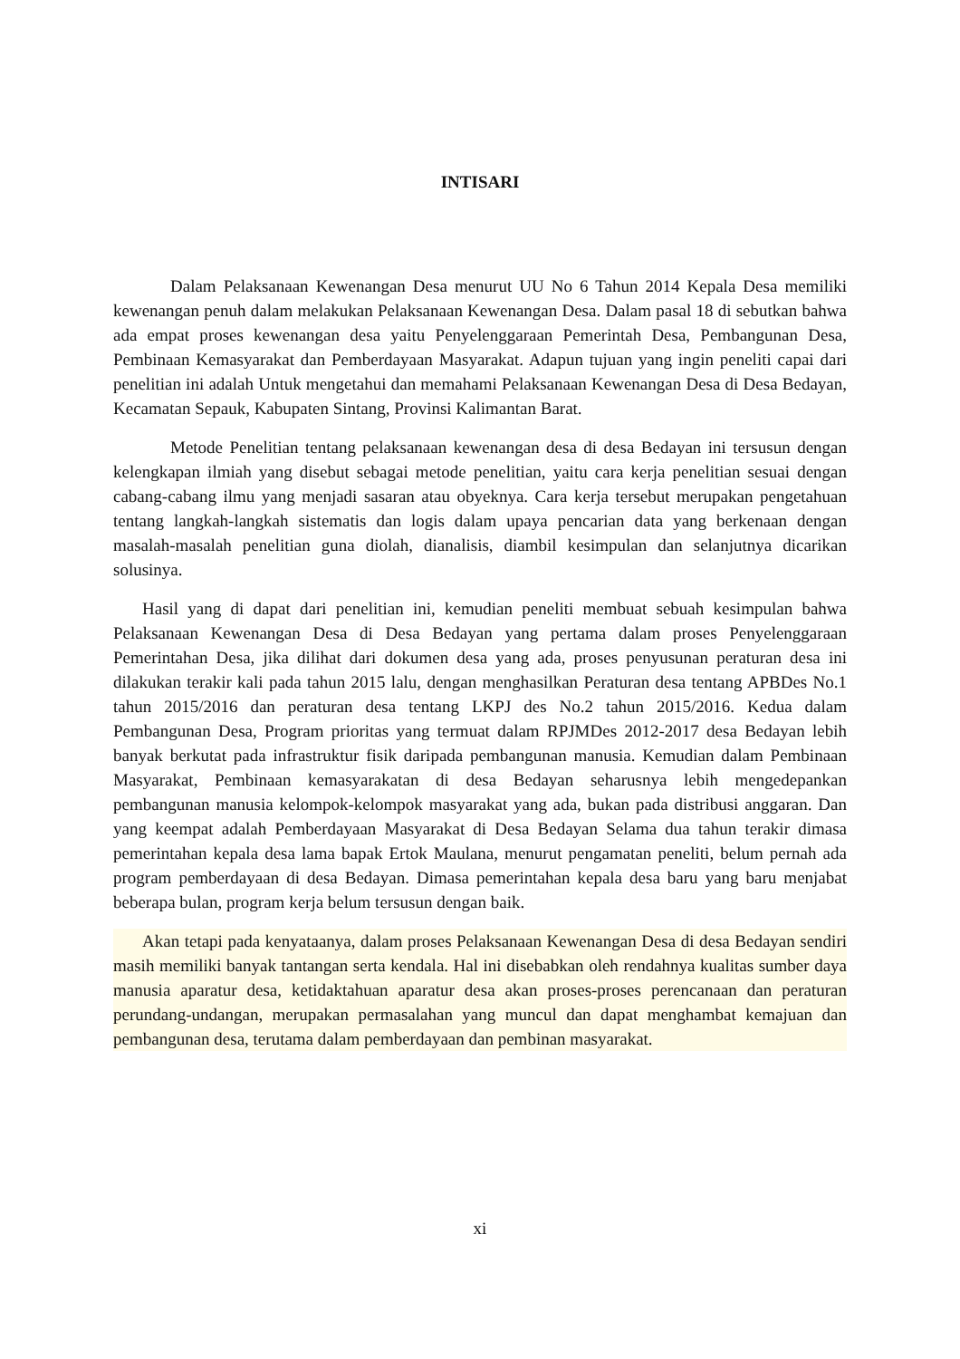INTISARI
Dalam Pelaksanaan Kewenangan Desa menurut UU No 6 Tahun 2014 Kepala Desa memiliki kewenangan penuh dalam melakukan Pelaksanaan Kewenangan Desa. Dalam pasal 18 di sebutkan bahwa ada empat proses kewenangan desa yaitu Penyelenggaraan Pemerintah Desa, Pembangunan Desa, Pembinaan Kemasyarakat dan Pemberdayaan Masyarakat. Adapun tujuan yang ingin peneliti capai dari penelitian ini adalah Untuk mengetahui dan memahami Pelaksanaan Kewenangan Desa di Desa Bedayan, Kecamatan Sepauk, Kabupaten Sintang, Provinsi Kalimantan Barat.
Metode Penelitian tentang pelaksanaan kewenangan desa di desa Bedayan ini tersusun dengan kelengkapan ilmiah yang disebut sebagai metode penelitian, yaitu cara kerja penelitian sesuai dengan cabang-cabang ilmu yang menjadi sasaran atau obyeknya. Cara kerja tersebut merupakan pengetahuan tentang langkah-langkah sistematis dan logis dalam upaya pencarian data yang berkenaan dengan masalah-masalah penelitian guna diolah, dianalisis, diambil kesimpulan dan selanjutnya dicarikan solusinya.
Hasil yang di dapat dari penelitian ini, kemudian peneliti membuat sebuah kesimpulan bahwa Pelaksanaan Kewenangan Desa di Desa Bedayan yang pertama dalam proses Penyelenggaraan Pemerintahan Desa, jika dilihat dari dokumen desa yang ada, proses penyusunan peraturan desa ini dilakukan terakir kali pada tahun 2015 lalu, dengan menghasilkan Peraturan desa tentang APBDes No.1 tahun 2015/2016 dan peraturan desa tentang LKPJ des No.2 tahun 2015/2016. Kedua dalam Pembangunan Desa, Program prioritas yang termuat dalam RPJMDes 2012-2017 desa Bedayan lebih banyak berkutat pada infrastruktur fisik daripada pembangunan manusia. Kemudian dalam Pembinaan Masyarakat, Pembinaan kemasyarakatan di desa Bedayan seharusnya lebih mengedepankan pembangunan manusia kelompok-kelompok masyarakat yang ada, bukan pada distribusi anggaran. Dan yang keempat adalah Pemberdayaan Masyarakat di Desa Bedayan Selama dua tahun terakir dimasa pemerintahan kepala desa lama bapak Ertok Maulana, menurut pengamatan peneliti, belum pernah ada program pemberdayaan di desa Bedayan. Dimasa pemerintahan kepala desa baru yang baru menjabat beberapa bulan, program kerja belum tersusun dengan baik.
Akan tetapi pada kenyataanya, dalam proses Pelaksanaan Kewenangan Desa di desa Bedayan sendiri masih memiliki banyak tantangan serta kendala. Hal ini disebabkan oleh rendahnya kualitas sumber daya manusia aparatur desa, ketidaktahuan aparatur desa akan proses-proses perencanaan dan peraturan perundang-undangan, merupakan permasalahan yang muncul dan dapat menghambat kemajuan dan pembangunan desa, terutama dalam pemberdayaan dan pembinan masyarakat.
xi